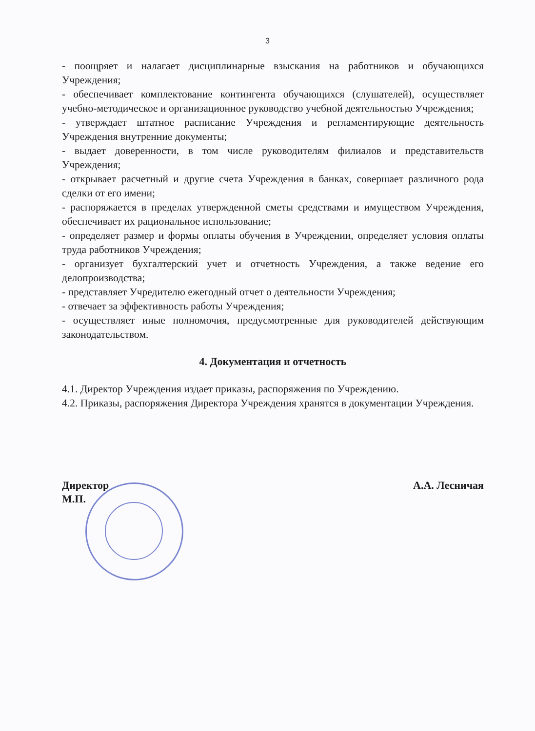3
- поощряет и налагает дисциплинарные взыскания на работников и обучающихся Учреждения;
- обеспечивает комплектование контингента обучающихся (слушателей), осуществляет учебно-методическое и организационное руководство учебной деятельностью Учреждения;
- утверждает штатное расписание Учреждения и регламентирующие деятельность Учреждения внутренние документы;
- выдает доверенности, в том числе руководителям филиалов и представительств Учреждения;
- открывает расчетный и другие счета Учреждения в банках, совершает различного рода сделки от его имени;
- распоряжается в пределах утвержденной сметы средствами и имуществом Учреждения, обеспечивает их рациональное использование;
- определяет размер и формы оплаты обучения в Учреждении, определяет условия оплаты труда работников Учреждения;
- организует бухгалтерский учет и отчетность Учреждения, а также ведение его делопроизводства;
- представляет Учредителю ежегодный отчет о деятельности Учреждения;
- отвечает за эффективность работы Учреждения;
- осуществляет иные полномочия, предусмотренные для руководителей действующим законодательством.
4. Документация и отчетность
4.1. Директор Учреждения издает приказы, распоряжения по Учреждению.
4.2. Приказы, распоряжения Директора Учреждения хранятся в документации Учреждения.
Директор
М.П.
А.А. Лесничая